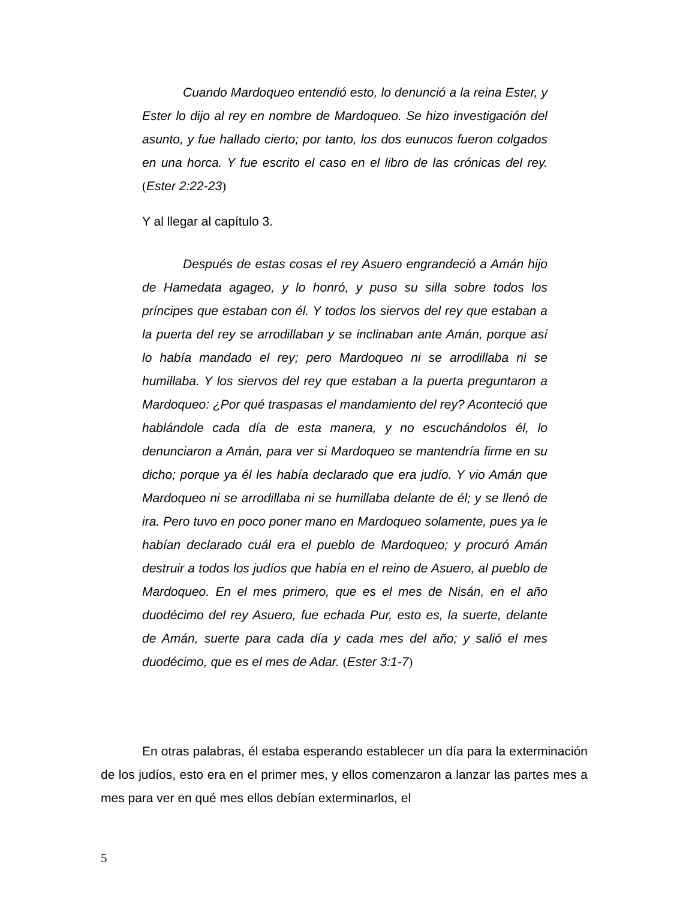Cuando Mardoqueo entendió esto, lo denunció a la reina Ester, y Ester lo dijo al rey en nombre de Mardoqueo. Se hizo investigación del asunto, y fue hallado cierto; por tanto, los dos eunucos fueron colgados en una horca. Y fue escrito el caso en el libro de las crónicas del rey. (Ester 2:22-23)
Y al llegar al capítulo 3.
Después de estas cosas el rey Asuero engrandeció a Amán hijo de Hamedata agageo, y lo honró, y puso su silla sobre todos los príncipes que estaban con él. Y todos los siervos del rey que estaban a la puerta del rey se arrodillaban y se inclinaban ante Amán, porque así lo había mandado el rey; pero Mardoqueo ni se arrodillaba ni se humillaba. Y los siervos del rey que estaban a la puerta preguntaron a Mardoqueo: ¿Por qué traspasas el mandamiento del rey? Aconteció que hablándole cada día de esta manera, y no escuchándolos él, lo denunciaron a Amán, para ver si Mardoqueo se mantendría firme en su dicho; porque ya él les había declarado que era judío. Y vio Amán que Mardoqueo ni se arrodillaba ni se humillaba delante de él; y se llenó de ira. Pero tuvo en poco poner mano en Mardoqueo solamente, pues ya le habían declarado cuál era el pueblo de Mardoqueo; y procuró Amán destruir a todos los judíos que había en el reino de Asuero, al pueblo de Mardoqueo. En el mes primero, que es el mes de Nisán, en el año duodécimo del rey Asuero, fue echada Pur, esto es, la suerte, delante de Amán, suerte para cada día y cada mes del año; y salió el mes duodécimo, que es el mes de Adar. (Ester 3:1-7)
En otras palabras, él estaba esperando establecer un día para la exterminación de los judíos, esto era en el primer mes, y ellos comenzaron a lanzar las partes mes a mes para ver en qué mes ellos debían exterminarlos, el
5